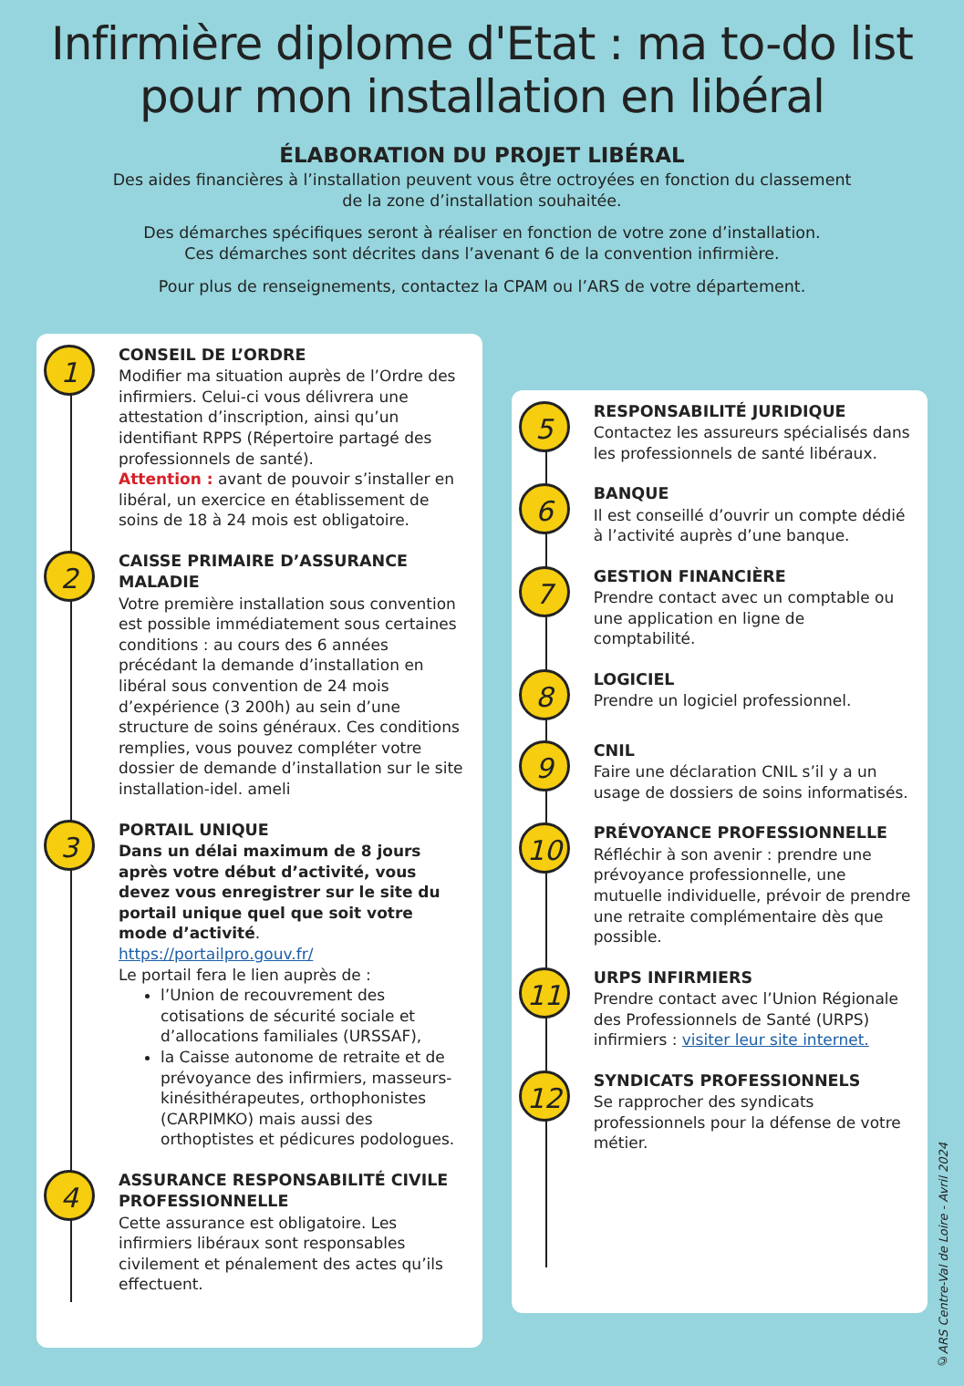Infirmière diplome d'Etat : ma to-do list
pour mon installation en libéral
ÉLABORATION DU PROJET LIBÉRAL
Des aides financières à l’installation peuvent vous être octroyées en fonction du classement de la zone d’installation souhaitée.
Des démarches spécifiques seront à réaliser en fonction de votre zone d’installation.
Ces démarches sont décrites dans l’avenant 6 de la convention infirmière.
Pour plus de renseignements, contactez la CPAM ou l’ARS de votre département.
1
CONSEIL DE L’ORDRE
Modifier ma situation auprès de l’Ordre des infirmiers. Celui-ci vous délivrera une attestation d’inscription, ainsi qu’un identifiant RPPS (Répertoire partagé des professionnels de santé).
Attention : avant de pouvoir s’installer en libéral, un exercice en établissement de soins de 18 à 24 mois est obligatoire.
2
CAISSE PRIMAIRE D’ASSURANCE MALADIE
Votre première installation sous convention est possible immédiatement sous certaines conditions : au cours des 6 années précédant la demande d’installation en libéral sous convention de 24 mois d’expérience (3 200h) au sein d’une structure de soins généraux. Ces conditions remplies, vous pouvez compléter votre dossier de demande d’installation sur le site installation-idel. ameli
3
PORTAIL UNIQUE
Dans un délai maximum de 8 jours après votre début d’activité, vous devez vous enregistrer sur le site du portail unique quel que soit votre mode d’activité.
https://portailpro.gouv.fr/
Le portail fera le lien auprès de :
l’Union de recouvrement des cotisations de sécurité sociale et d’allocations familiales (URSSAF),
la Caisse autonome de retraite et de prévoyance des infirmiers, masseurs-kinésithérapeutes, orthophonistes (CARPIMKO) mais aussi des orthoptistes et pédicures podologues.
4
ASSURANCE RESPONSABILITÉ CIVILE PROFESSIONNELLE
Cette assurance est obligatoire. Les infirmiers libéraux sont responsables civilement et pénalement des actes qu’ils effectuent.
5
RESPONSABILITÉ JURIDIQUE
Contactez les assureurs spécialisés dans les professionnels de santé libéraux.
6
BANQUE
Il est conseillé d’ouvrir un compte dédié à l’activité auprès d’une banque.
7
GESTION FINANCIÈRE
Prendre contact avec un comptable ou une application en ligne de comptabilité.
8
LOGICIEL
Prendre un logiciel professionnel.
9
CNIL
Faire une déclaration CNIL s’il y a un usage de dossiers de soins informatisés.
10
PRÉVOYANCE PROFESSIONNELLE
Réfléchir à son avenir : prendre une prévoyance professionnelle, une mutuelle individuelle, prévoir de prendre une retraite complémentaire dès que possible.
11
URPS INFIRMIERS
Prendre contact avec l’Union Régionale des Professionnels de Santé (URPS) infirmiers : visiter leur site internet.
12
SYNDICATS PROFESSIONNELS
Se rapprocher des syndicats professionnels pour la défense de votre métier.
©ARS Centre-Val de Loire - Avril 2024